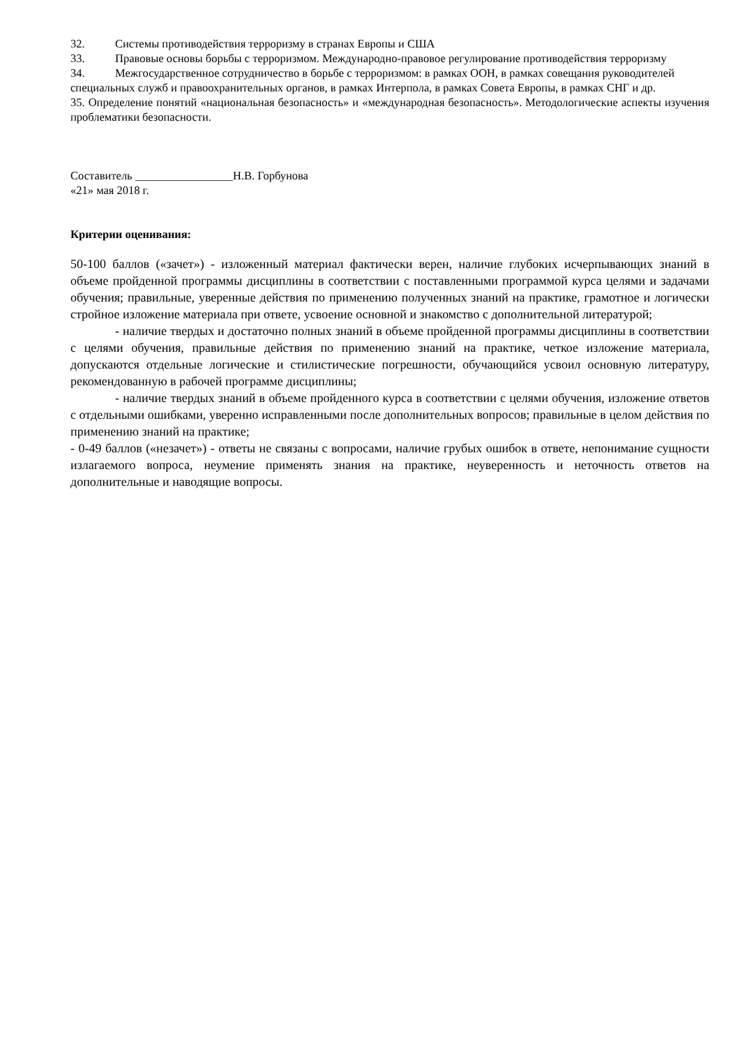32. Системы противодействия терроризму в странах Европы и США
33. Правовые основы борьбы с терроризмом. Международно-правовое регулирование противодействия терроризму
34. Межгосударственное сотрудничество в борьбе с терроризмом: в рамках ООН, в рамках совещания руководителей специальных служб и правоохранительных органов, в рамках Интерпола, в рамках Совета Европы, в рамках СНГ и др.
35. Определение понятий «национальная безопасность» и «международная безопасность». Методологические аспекты изучения проблематики безопасности.
Составитель _________________Н.В. Горбунова
«21» мая 2018 г.
Критерии оценивания:
50-100 баллов («зачет») - изложенный материал фактически верен, наличие глубоких исчерпывающих знаний в объеме пройденной программы дисциплины в соответствии с поставленными программой курса целями и задачами обучения; правильные, уверенные действия по применению полученных знаний на практике, грамотное и логически стройное изложение материала при ответе, усвоение основной и знакомство с дополнительной литературой;
- наличие твердых и достаточно полных знаний в объеме пройденной программы дисциплины в соответствии с целями обучения, правильные действия по применению знаний на практике, четкое изложение материала, допускаются отдельные логические и стилистические погрешности, обучающийся усвоил основную литературу, рекомендованную в рабочей программе дисциплины;
- наличие твердых знаний в объеме пройденного курса в соответствии с целями обучения, изложение ответов с отдельными ошибками, уверенно исправленными после дополнительных вопросов; правильные в целом действия по применению знаний на практике;
- 0-49 баллов («незачет») - ответы не связаны с вопросами, наличие грубых ошибок в ответе, непонимание сущности излагаемого вопроса, неумение применять знания на практике, неуверенность и неточность ответов на дополнительные и наводящие вопросы.